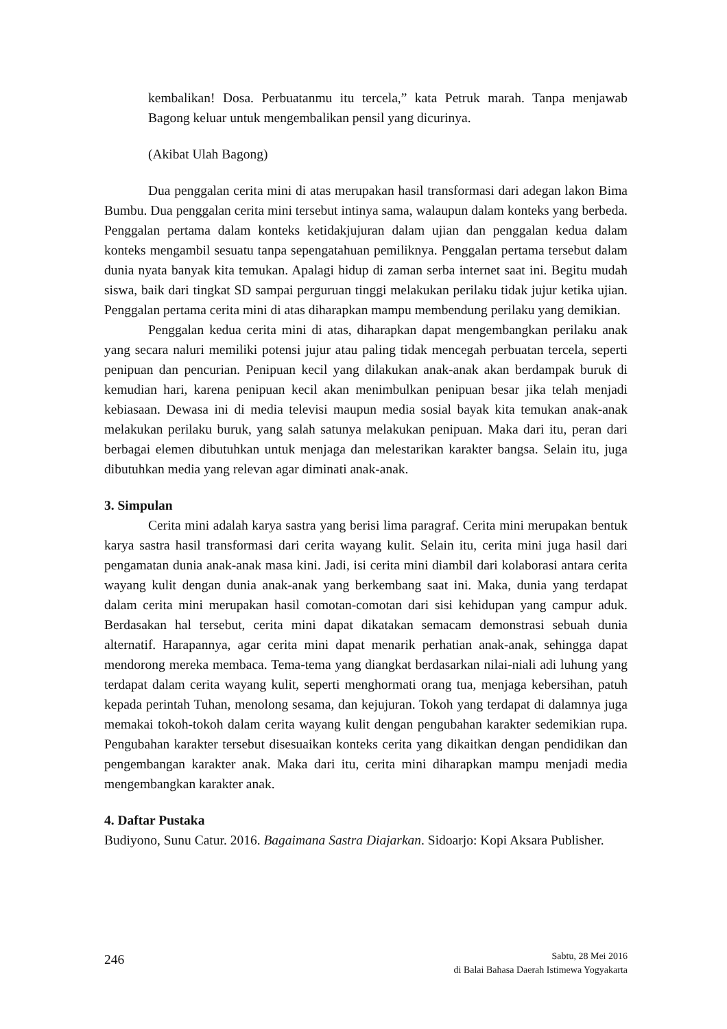kembalikan! Dosa. Perbuatanmu itu tercela,” kata Petruk marah. Tanpa menjawab Bagong keluar untuk mengembalikan pensil yang dicurinya.
(Akibat Ulah Bagong)
Dua penggalan cerita mini di atas merupakan hasil transformasi dari adegan lakon Bima Bumbu. Dua penggalan cerita mini tersebut intinya sama, walaupun dalam konteks yang berbeda. Penggalan pertama dalam konteks ketidakjujuran dalam ujian dan penggalan kedua dalam konteks mengambil sesuatu tanpa sepengatahuan pemiliknya. Penggalan pertama tersebut dalam dunia nyata banyak kita temukan. Apalagi hidup di zaman serba internet saat ini. Begitu mudah siswa, baik dari tingkat SD sampai perguruan tinggi melakukan perilaku tidak jujur ketika ujian. Penggalan pertama cerita mini di atas diharapkan mampu membendung perilaku yang demikian.
Penggalan kedua cerita mini di atas, diharapkan dapat mengembangkan perilaku anak yang secara naluri memiliki potensi jujur atau paling tidak mencegah perbuatan tercela, seperti penipuan dan pencurian. Penipuan kecil yang dilakukan anak-anak akan berdampak buruk di kemudian hari, karena penipuan kecil akan menimbulkan penipuan besar jika telah menjadi kebiasaan. Dewasa ini di media televisi maupun media sosial bayak kita temukan anak-anak melakukan perilaku buruk, yang salah satunya melakukan penipuan. Maka dari itu, peran dari berbagai elemen dibutuhkan untuk menjaga dan melestarikan karakter bangsa. Selain itu, juga dibutuhkan media yang relevan agar diminati anak-anak.
3. Simpulan
Cerita mini adalah karya sastra yang berisi lima paragraf. Cerita mini merupakan bentuk karya sastra hasil transformasi dari cerita wayang kulit. Selain itu, cerita mini juga hasil dari pengamatan dunia anak-anak masa kini. Jadi, isi cerita mini diambil dari kolaborasi antara cerita wayang kulit dengan dunia anak-anak yang berkembang saat ini. Maka, dunia yang terdapat dalam cerita mini merupakan hasil comotan-comotan dari sisi kehidupan yang campur aduk. Berdasakan hal tersebut, cerita mini dapat dikatakan semacam demonstrasi sebuah dunia alternatif. Harapannya, agar cerita mini dapat menarik perhatian anak-anak, sehingga dapat mendorong mereka membaca. Tema-tema yang diangkat berdasarkan nilai-niali adi luhung yang terdapat dalam cerita wayang kulit, seperti menghormati orang tua, menjaga kebersihan, patuh kepada perintah Tuhan, menolong sesama, dan kejujuran. Tokoh yang terdapat di dalamnya juga memakai tokoh-tokoh dalam cerita wayang kulit dengan pengubahan karakter sedemikian rupa. Pengubahan karakter tersebut disesuaikan konteks cerita yang dikaitkan dengan pendidikan dan pengembangan karakter anak. Maka dari itu, cerita mini diharapkan mampu menjadi media mengembangkan karakter anak.
4. Daftar Pustaka
Budiyono, Sunu Catur. 2016. Bagaimana Sastra Diajarkan. Sidoarjo: Kopi Aksara Publisher.
246
Sabtu, 28 Mei 2016
di Balai Bahasa Daerah Istimewa Yogyakarta